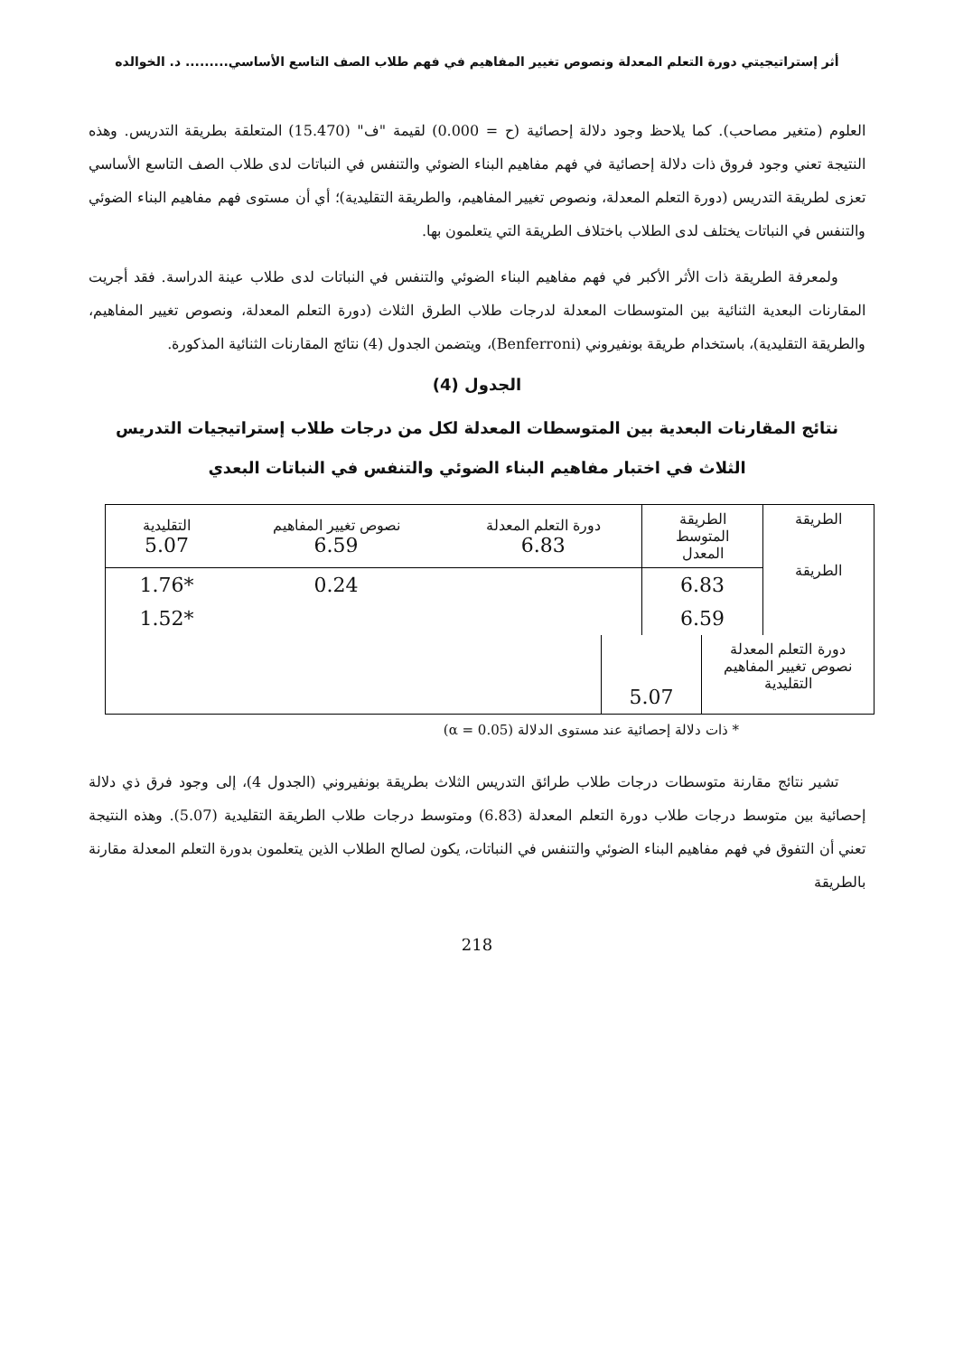أثر إستراتيجيتي دورة التعلم المعدلة ونصوص تغيير المفاهيم في فهم طلاب الصف التاسع الأساسي......... د. الخوالده
العلوم (متغير مصاحب). كما يلاحظ وجود دلالة إحصائية (ح = 0.000) لقيمة "ف" (15.470) المتعلقة بطريقة التدريس. وهذه النتيجة تعني وجود فروق ذات دلالة إحصائية في فهم مفاهيم البناء الضوئي والتنفس في النباتات لدى طلاب الصف التاسع الأساسي تعزى لطريقة التدريس (دورة التعلم المعدلة، ونصوص تغيير المفاهيم، والطريقة التقليدية)؛ أي أن مستوى فهم مفاهيم البناء الضوئي والتنفس في النباتات يختلف لدى الطلاب باختلاف الطريقة التي يتعلمون بها.
ولمعرفة الطريقة ذات الأثر الأكبر في فهم مفاهيم البناء الضوئي والتنفس في النباتات لدى طلاب عينة الدراسة. فقد أجريت المقارنات البعدية الثنائية بين المتوسطات المعدلة لدرجات طلاب الطرق الثلاث (دورة التعلم المعدلة، ونصوص تغيير المفاهيم، والطريقة التقليدية)، باستخدام طريقة بونفيروني (Benferroni)، ويتضمن الجدول (4) نتائج المقارنات الثنائية المذكورة.
الجدول (4)
نتائج المقارنات البعدية بين المتوسطات المعدلة لكل من درجات طلاب إستراتيجيات التدريس
الثلاث في اختبار مفاهيم البناء الضوئي والتنفس في النباتات البعدي
| الطريقة الطريقة | الطريقة المتوسط المعدل | دورة التعلم المعدلة 6.83 | نصوص تغيير المفاهيم 6.59 | التقليدية 5.07 |
| | 6.83 | | 0.24 | *1.76 |
| | 6.59 | | | *1.52 |
| دورة التعلم المعدلة نصوص تغيير المفاهيم التقليدية | 5.07 | |
* ذات دلالة إحصائية عند مستوى الدلالة (α = 0.05)
تشير نتائج مقارنة متوسطات درجات طلاب طرائق التدريس الثلاث بطريقة بونفيروني (الجدول 4)، إلى وجود فرق ذي دلالة إحصائية بين متوسط درجات طلاب دورة التعلم المعدلة (6.83) ومتوسط درجات طلاب الطريقة التقليدية (5.07). وهذه النتيجة تعني أن التفوق في فهم مفاهيم البناء الضوئي والتنفس في النباتات، يكون لصالح الطلاب الذين يتعلمون بدورة التعلم المعدلة مقارنة بالطريقة
218